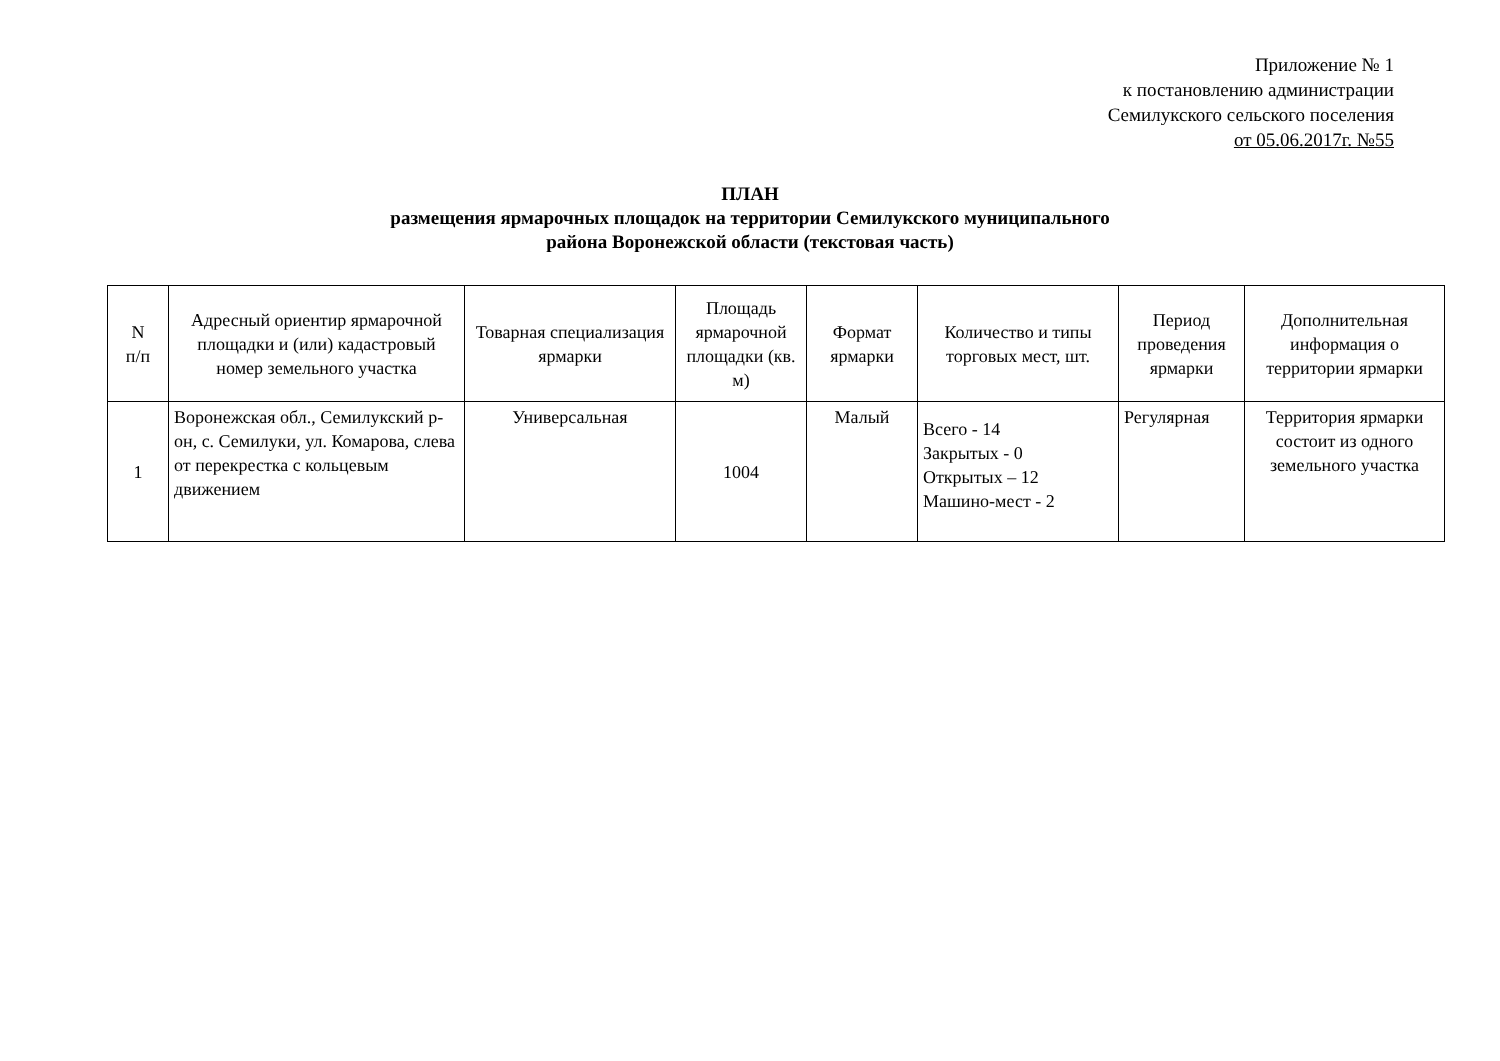Приложение № 1
к постановлению администрации
Семилукского сельского поселения
от 05.06.2017г. №55
ПЛАН
размещения ярмарочных площадок на территории Семилукского муниципального
района Воронежской области (текстовая часть)
| N п/п | Адресный ориентир ярмарочной площадки и (или) кадастровый номер земельного участка | Товарная специализация ярмарки | Площадь ярмарочной площадки (кв. м) | Формат ярмарки | Количество и типы торговых мест, шт. | Период проведения ярмарки | Дополнительная информация о территории ярмарки |
| --- | --- | --- | --- | --- | --- | --- | --- |
| 1 | Воронежская обл., Семилукский р-он, с. Семилуки, ул. Комарова, слева от перекрестка с кольцевым движением | Универсальная | 1004 | Малый | Всего - 14 Закрытых - 0 Открытых – 12 Машино-мест - 2 | Регулярная | Территория ярмарки состоит из одного земельного участка |